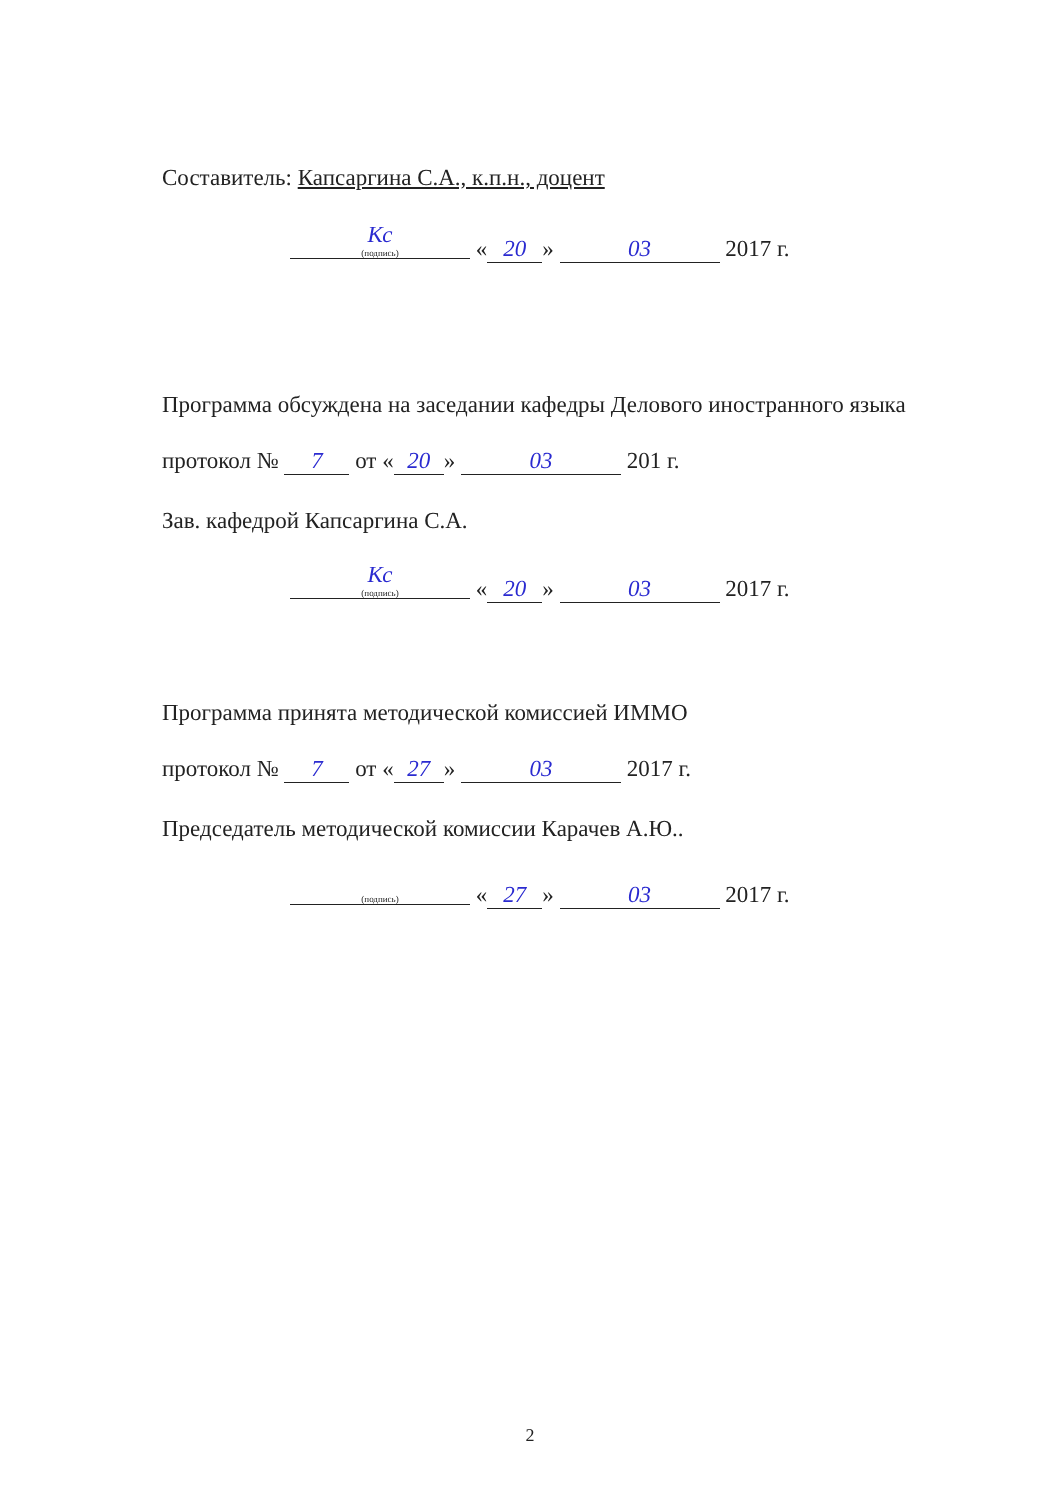Составитель: Капсаргина С.А., к.п.н., доцент
Кс (подпись) « 20 » 03 2017 г.
Программа обсуждена на заседании кафедры Делового иностранного языка
протокол № 7 от « 20 » 03 201 г.
Зав. кафедрой Капсаргина С.А.
Кс (подпись) « 20 » 03 2017 г.
Программа принята методической комиссией ИММО
протокол № 7 от « 27 » 03 2017 г.
Председатель методической комиссии Карачев А.Ю..
(подпись) « 27 » 03 2017 г.
2